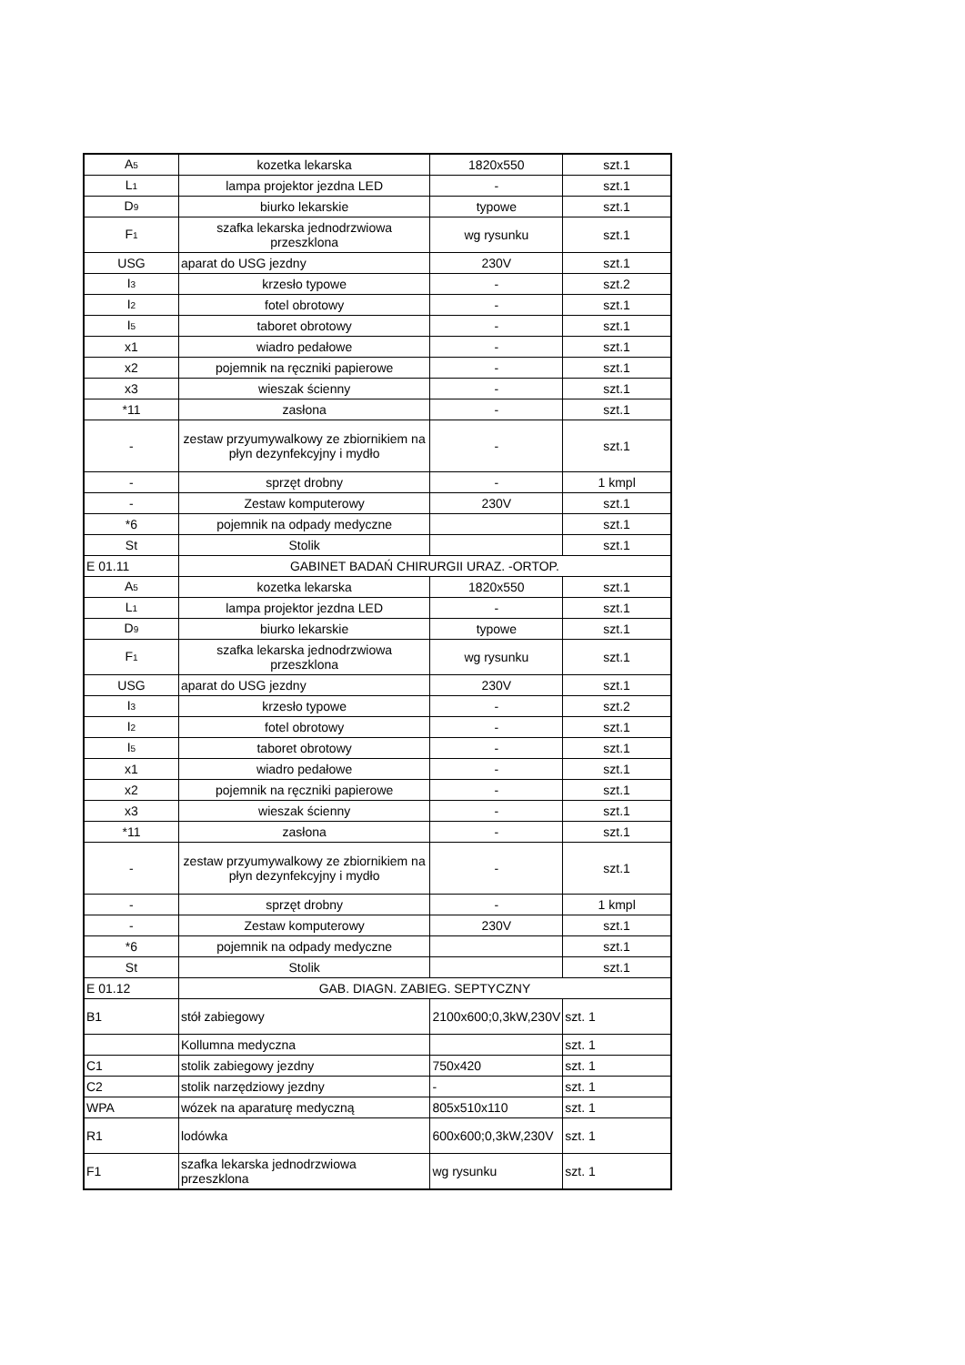| A 5 | kozetka lekarska | 1820x550 | szt.1 |
| L 1 | lampa projektor jezdna LED | - | szt.1 |
| D 9 | biurko lekarskie | typowe | szt.1 |
| F 1 | szafka lekarska jednodrzwiowa przeszklona | wg rysunku | szt.1 |
| USG | aparat do USG jezdny | 230V | szt.1 |
| I 3 | krzesło typowe | - | szt.2 |
| I 2 | fotel obrotowy | - | szt.1 |
| I 5 | taboret obrotowy | - | szt.1 |
| x1 | wiadro pedałowe | - | szt.1 |
| x2 | pojemnik na ręczniki papierowe | - | szt.1 |
| x3 | wieszak ścienny | - | szt.1 |
| *11 | zasłona | - | szt.1 |
| - | zestaw przyumywalkowy ze zbiornikiem na płyn dezynfekcyjny i mydło | - | szt.1 |
| - | sprzęt drobny | - | 1 kmpl |
| - | Zestaw komputerowy | 230V | szt.1 |
| *6 | pojemnik na odpady medyczne | | szt.1 |
| St | Stolik | | szt.1 |
| E 01.11 | GABINET BADAŃ CHIRURGII URAZ. -ORTOP. | | |
| A 5 | kozetka lekarska | 1820x550 | szt.1 |
| L 1 | lampa projektor jezdna LED | - | szt.1 |
| D 9 | biurko lekarskie | typowe | szt.1 |
| F 1 | szafka lekarska jednodrzwiowa przeszklona | wg rysunku | szt.1 |
| USG | aparat do USG jezdny | 230V | szt.1 |
| I 3 | krzesło typowe | - | szt.2 |
| I 2 | fotel obrotowy | - | szt.1 |
| I 5 | taboret obrotowy | - | szt.1 |
| x1 | wiadro pedałowe | - | szt.1 |
| x2 | pojemnik na ręczniki papierowe | - | szt.1 |
| x3 | wieszak ścienny | - | szt.1 |
| *11 | zasłona | - | szt.1 |
| - | zestaw przyumywalkowy ze zbiornikiem na płyn dezynfekcyjny i mydło | - | szt.1 |
| - | sprzęt drobny | - | 1 kmpl |
| - | Zestaw komputerowy | 230V | szt.1 |
| *6 | pojemnik na odpady medyczne | | szt.1 |
| St | Stolik | | szt.1 |
| E 01.12 | GAB. DIAGN. ZABIEG. SEPTYCZNY | | |
| B1 | stół zabiegowy | 2100x600;0,3kW,230V | szt. 1 |
| | Kollumna medyczna | | szt. 1 |
| C1 | stolik zabiegowy jezdny | 750x420 | szt. 1 |
| C2 | stolik narzędziowy jezdny | - | szt. 1 |
| WPA | wózek na aparaturę medyczną | 805x510x110 | szt. 1 |
| R1 | lodówka | 600x600;0,3kW,230V | szt. 1 |
| F1 | szafka lekarska jednodrzwiowa przeszklona | wg rysunku | szt. 1 |